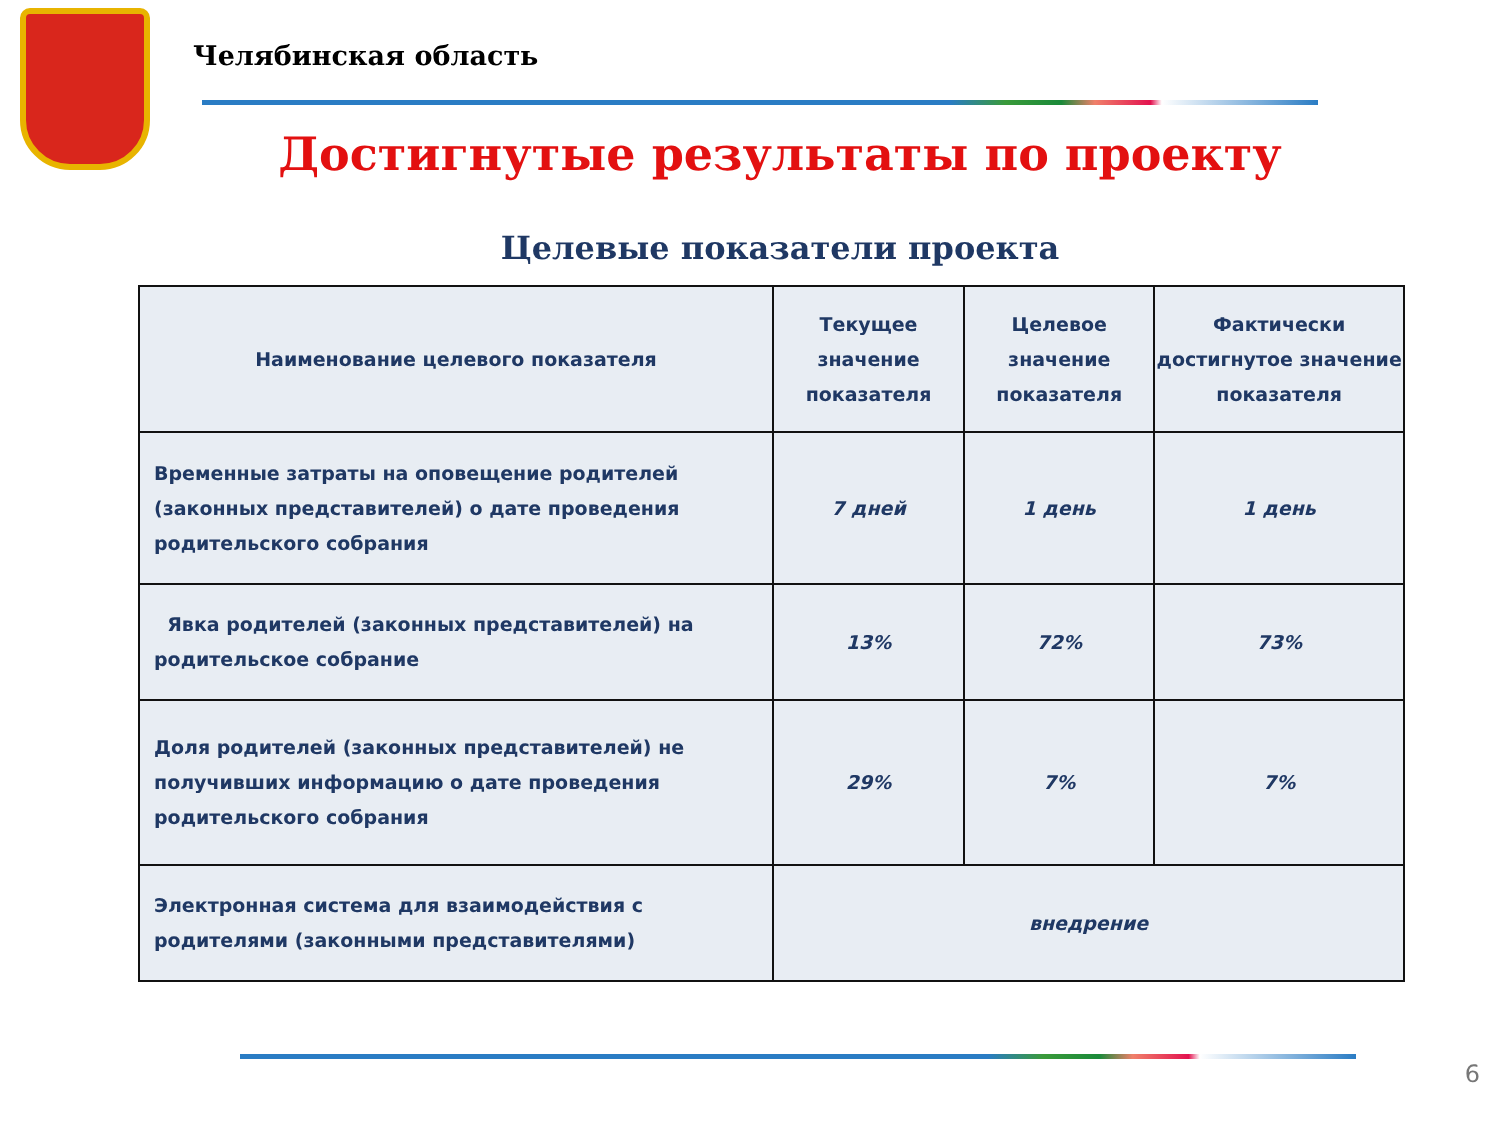Челябинская область
Достигнутые результаты по проекту
Целевые показатели проекта
| Наименование целевого показателя | Текущее значение показателя | Целевое значение показателя | Фактически достигнутое значение показателя |
| --- | --- | --- | --- |
| Временные затраты на оповещение родителей (законных представителей) о дате проведения родительского собрания | 7 дней | 1 день | 1 день |
| Явка родителей (законных представителей) на родительское собрание | 13% | 72% | 73% |
| Доля родителей (законных представителей) не получивших информацию о дате проведения родительского собрания | 29% | 7% | 7% |
| Электронная система для взаимодействия с родителями (законными представителями) | внедрение | | |
6